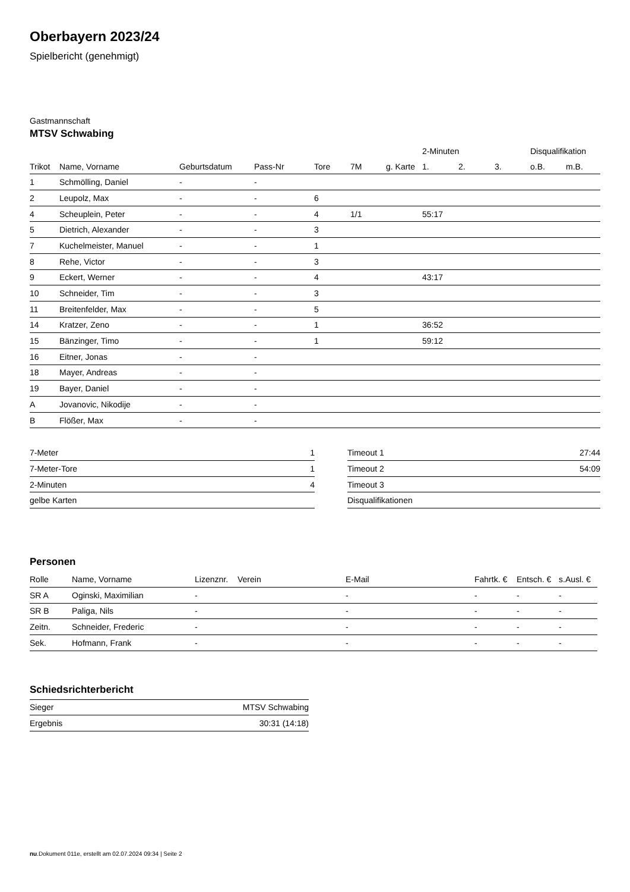Oberbayern 2023/24
Spielbericht (genehmigt)
Gastmannschaft
MTSV Schwabing
| | | | | | | | 2-Minuten | | | Disqualifikation | |
| --- | --- | --- | --- | --- | --- | --- | --- | --- | --- | --- | --- |
| Trikot | Name, Vorname | Geburtsdatum | Pass-Nr | Tore | 7M | g. Karte | 1. | 2. | 3. | o.B. | m.B. |
| 1 | Schmölling, Daniel | - | - | | | | | | | | |
| 2 | Leupolz, Max | - | - | 6 | | | | | | | |
| 4 | Scheuplein, Peter | - | - | 4 | 1/1 | | 55:17 | | | | |
| 5 | Dietrich, Alexander | - | - | 3 | | | | | | | |
| 7 | Kuchelmeister, Manuel | - | - | 1 | | | | | | | |
| 8 | Rehe, Victor | - | - | 3 | | | | | | | |
| 9 | Eckert, Werner | - | - | 4 | | | 43:17 | | | | |
| 10 | Schneider, Tim | - | - | 3 | | | | | | | |
| 11 | Breitenfelder, Max | - | - | 5 | | | | | | | |
| 14 | Kratzer, Zeno | - | - | 1 | | | 36:52 | | | | |
| 15 | Bänzinger, Timo | - | - | 1 | | | 59:12 | | | | |
| 16 | Eitner, Jonas | - | - | | | | | | | | |
| 18 | Mayer, Andreas | - | - | | | | | | | | |
| 19 | Bayer, Daniel | - | - | | | | | | | | |
| A | Jovanovic, Nikodije | - | - | | | | | | | | |
| B | Flößer, Max | - | - | | | | | | | | |
| 7-Meter | 1 |
| 7-Meter-Tore | 1 |
| 2-Minuten | 4 |
| gelbe Karten | |
| Timeout 1 | 27:44 |
| Timeout 2 | 54:09 |
| Timeout 3 | |
| Disqualifikationen | |
Personen
| Rolle | Name, Vorname | Lizenznr. | Verein | E-Mail | Fahrtk. € | Entsch. € | s.Ausl. € |
| --- | --- | --- | --- | --- | --- | --- | --- |
| SR A | Oginski, Maximilian | - | | - | - | - | - |
| SR B | Paliga, Nils | - | | - | - | - | - |
| Zeitn. | Schneider, Frederic | - | | - | - | - | - |
| Sek. | Hofmann, Frank | - | | - | - | - | - |
Schiedsrichterbericht
| Sieger | MTSV Schwabing |
| Ergebnis | 30:31 (14:18) |
nu.Dokument 011e, erstellt am 02.07.2024 09:34 | Seite 2